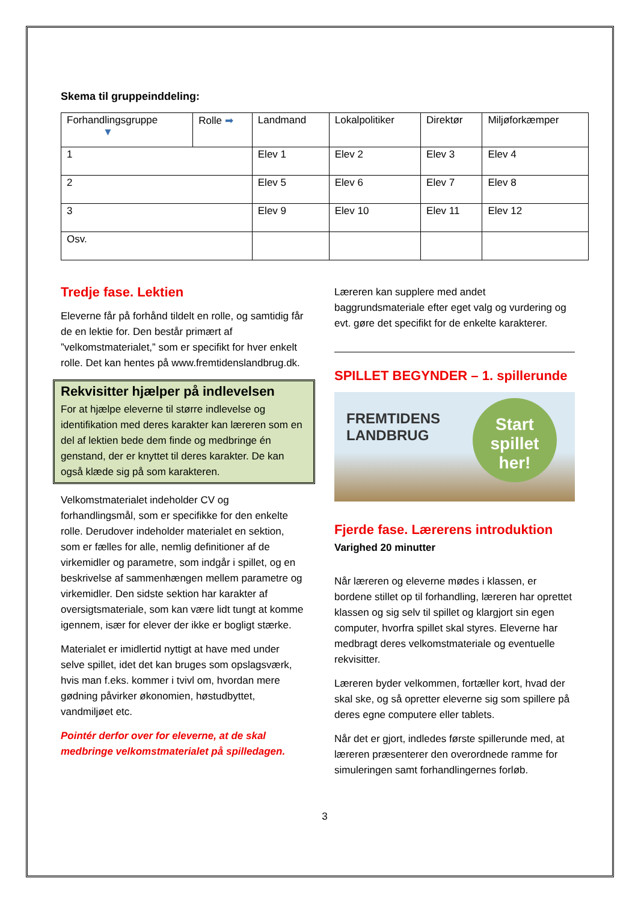Skema til gruppeinddeling:
| Forhandlingsgruppe ▼ | Rolle ➡ | Landmand | Lokalpolitiker | Direktør | Miljøforkæmper |
| 1 | | Elev 1 | Elev 2 | Elev 3 | Elev 4 |
| 2 | | Elev 5 | Elev 6 | Elev 7 | Elev 8 |
| 3 | | Elev 9 | Elev 10 | Elev 11 | Elev 12 |
| Osv. | | | | | |
Tredje fase. Lektien
Eleverne får på forhånd tildelt en rolle, og samtidig får de en lektie for. Den består primært af ”velkomstmaterialet,” som er specifikt for hver enkelt rolle. Det kan hentes på www.fremtidenslandbrug.dk.
Rekvisitter hjælper på indlevelsen
For at hjælpe eleverne til større indlevelse og identifikation med deres karakter kan læreren som en del af lektien bede dem finde og medbringe én genstand, der er knyttet til deres karakter. De kan også klæde sig på som karakteren.
Velkomstmaterialet indeholder CV og forhandlingsmål, som er specifikke for den enkelte rolle. Derudover indeholder materialet en sektion, som er fælles for alle, nemlig definitioner af de virkemidler og parametre, som indgår i spillet, og en beskrivelse af sammenhængen mellem parametre og virkemidler. Den sidste sektion har karakter af oversigtsmateriale, som kan være lidt tungt at komme igennem, især for elever der ikke er bogligt stærke.
Materialet er imidlertid nyttigt at have med under selve spillet, idet det kan bruges som opslagsværk, hvis man f.eks. kommer i tvivl om, hvordan mere gødning påvirker økonomien, høstudbyttet, vandmiljøet etc.
Pointér derfor over for eleverne, at de skal medbringe velkomstmaterialet på spilledagen.
Læreren kan supplere med andet baggrundsmateriale efter eget valg og vurdering og evt. gøre det specifikt for de enkelte karakterer.
SPILLET BEGYNDER – 1. spillerunde
FREMTIDENS
LANDBRUG
Start
spillet her!
Fjerde fase. Lærerens introduktion
Varighed 20 minutter
Når læreren og eleverne mødes i klassen, er bordene stillet op til forhandling, læreren har oprettet klassen og sig selv til spillet og klargjort sin egen computer, hvorfra spillet skal styres. Eleverne har medbragt deres velkomstmateriale og eventuelle rekvisitter.
Læreren byder velkommen, fortæller kort, hvad der skal ske, og så opretter eleverne sig som spillere på deres egne computere eller tablets.
Når det er gjort, indledes første spillerunde med, at læreren præsenterer den overordnede ramme for simuleringen samt forhandlingernes forløb.
3